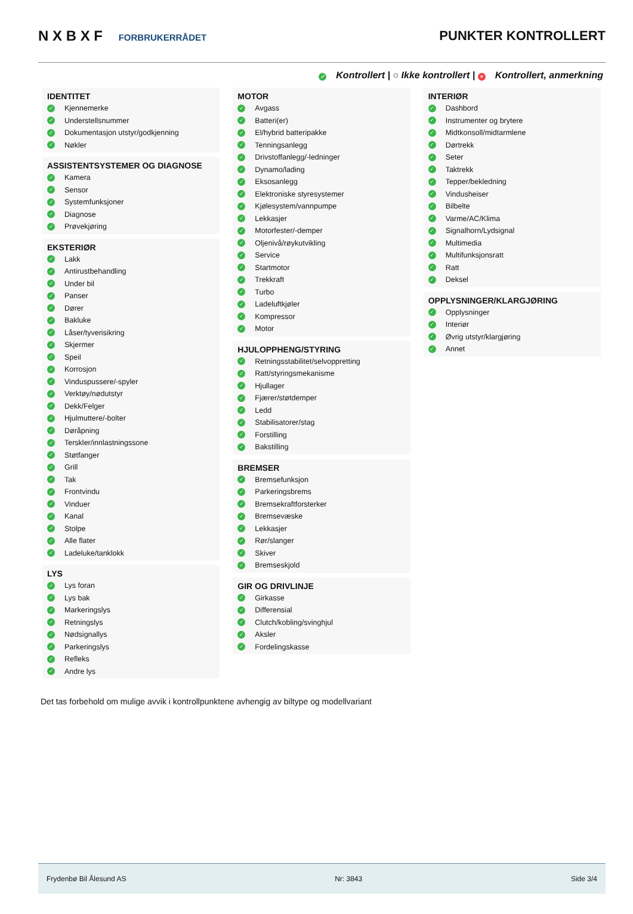N X B X F FORBRUKERRÅDET
PUNKTER KONTROLLERT
✓ Kontrollert | ○ Ikke kontrollert | × Kontrollert, anmerkning
IDENTITET
✓ Kjennemerke
✓ Understellsnummer
✓ Dokumentasjon utstyr/godkjenning
✓ Nøkler
ASSISTENTSYSTEMER OG DIAGNOSE
✓ Kamera
✓ Sensor
✓ Systemfunksjoner
✓ Diagnose
✓ Prøvekjøring
EKSTERIØR
✓ Lakk
✓ Antirustbehandling
✓ Under bil
✓ Panser
✓ Dører
✓ Bakluke
✓ Låser/tyverisikring
✓ Skjermer
✓ Speil
✓ Korrosjon
✓ Vinduspussere/-spyler
✓ Verktøy/nødutstyr
✓ Dekk/Felger
✓ Hjulmuttere/-bolter
✓ Døråpning
✓ Terskler/innlastningssone
✓ Støtfanger
✓ Grill
✓ Tak
✓ Frontvindu
✓ Vinduer
✓ Kanal
✓ Stolpe
✓ Alle flater
✓ Ladeluke/tanklokk
LYS
✓ Lys foran
✓ Lys bak
✓ Markeringslys
✓ Retningslys
✓ Nødsignallys
✓ Parkeringslys
✓ Refleks
✓ Andre lys
MOTOR
✓ Avgass
✓ Batteri(er)
✓ El/hybrid batteripakke
✓ Tenningsanlegg
✓ Drivstoffanlegg/-ledninger
✓ Dynamo/lading
✓ Eksosanlegg
✓ Elektroniske styresystemer
✓ Kjølesystem/vannpumpe
✓ Lekkasjer
✓ Motorfester/-demper
✓ Oljenivå/røykutvikling
✓ Service
✓ Startmotor
✓ Trekkraft
✓ Turbo
✓ Ladeluftkjøler
✓ Kompressor
✓ Motor
HJULOPPHENG/STYRING
✓ Retningsstabilitet/selvoppretting
✓ Ratt/styringsmekanisme
✓ Hjullager
✓ Fjærer/støtdemper
✓ Ledd
✓ Stabilisatorer/stag
✓ Forstilling
✓ Bakstilling
BREMSER
✓ Bremsefunksjon
✓ Parkeringsbrems
✓ Bremsekraftforsterker
✓ Bremsevæske
✓ Lekkasjer
✓ Rør/slanger
✓ Skiver
✓ Bremseskjold
GIR OG DRIVLINJE
✓ Girkasse
✓ Differensial
✓ Clutch/kobling/svinghjul
✓ Aksler
✓ Fordelingskasse
INTERIØR
✓ Dashbord
✓ Instrumenter og brytere
✓ Midtkonsoll/midtarmlene
✓ Dørtrekk
✓ Seter
✓ Taktrekk
✓ Tepper/bekledning
✓ Vindusheiser
✓ Bilbelte
✓ Varme/AC/Klima
✓ Signalhorn/Lydsignal
✓ Multimedia
✓ Multifunksjonsratt
✓ Ratt
✓ Deksel
OPPLYSNINGER/KLARGJØRING
✓ Opplysninger
✓ Interiør
✓ Øvrig utstyr/klargjøring
✓ Annet
Det tas forbehold om mulige avvik i kontrollpunktene avhengig av biltype og modellvariant
Frydenbø Bil Ålesund AS Nr: 3843 Side 3/4